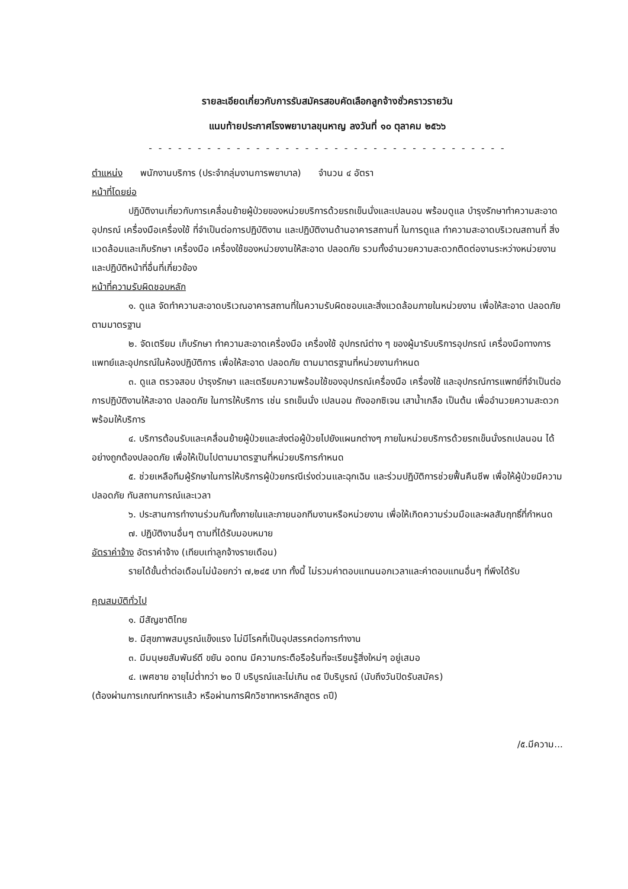รายละเอียดเกี่ยวกับการรับสมัครสอบคัดเลือกลูกจ้างชั่วคราวรายวัน
แนบท้ายประกาศโรงพยาบาลขุนหาญ ลงวันที่ ๑๐ ตุลาคม ๒๕๖๖
- - - - - - - - - - - - - - - - - - - - - - - - - - - - - - - - - - - - -
ตำแหน่ง พนักงานบริการ (ประจำกลุ่มงานการพยาบาล) จำนวน ๔ อัตรา
หน้าที่โดยย่อ
ปฏิบัติงานเกี่ยวกับการเคลื่อนย้ายผู้ป่วยของหน่วยบริการด้วยรถเข็นนั่งและเปลนอน พร้อมดูแล บำรุงรักษาทำความสะอาดอุปกรณ์ เครื่องมือเครื่องใช้ ที่จำเป็นต่อการปฏิบัติงาน และปฏิบัติงานด้านอาคารสถานที่ ในการดูแล ทำความสะอาดบริเวณสถานที่ สิ่งแวดล้อมและเก็บรักษา เครื่องมือ เครื่องใช้ของหน่วยงานให้สะอาด ปลอดภัย รวมทั้งอำนวยความสะดวกติดต่องานระหว่างหน่วยงานและปฏิบัติหน้าที่อื่นที่เกี่ยวข้อง
หน้าที่ความรับผิดชอบหลัก
๑. ดูแล จัดทำความสะอาดบริเวณอาคารสถานที่ในความรับผิดชอบและสิ่งแวดล้อมภายในหน่วยงาน เพื่อให้สะอาด ปลอดภัย ตามมาตรฐาน
๒. จัดเตรียม เก็บรักษา ทำความสะอาดเครื่องมือ เครื่องใช้ อุปกรณ์ต่าง ๆ ของผู้มารับบริการอุปกรณ์ เครื่องมือทางการแพทย์และอุปกรณ์ในห้องปฏิบัติการ เพื่อให้สะอาด ปลอดภัย ตามมาตรฐานที่หน่วยงานกำหนด
๓. ดูแล ตรวจสอบ บำรุงรักษา และเตรียมความพร้อมใช้ของอุปกรณ์เครื่องมือ เครื่องใช้ และอุปกรณ์การแพทย์ที่จำเป็นต่อการปฏิบัติงานให้สะอาด ปลอดภัย ในการให้บริการ เช่น รถเข็นนั่ง เปลนอน ถังออกซิเจน เสาน้ำเกลือ เป็นต้น เพื่ออำนวยความสะดวกพร้อมให้บริการ
๔. บริการต้อนรับและเคลื่อนย้ายผู้ป่วยและส่งต่อผู้ป่วยไปยังแผนกต่างๆ ภายในหน่วยบริการด้วยรถเข็นนั่งรถเปลนอน ได้อย่างถูกต้องปลอดภัย เพื่อให้เป็นไปตามมาตรฐานที่หน่วยบริการกำหนด
๕. ช่วยเหลือทีมผู้รักษาในการให้บริการผู้ป่วยกรณีเร่งด่วนและฉุกเฉิน และร่วมปฏิบัติการช่วยฟื้นคืนชีพ เพื่อให้ผู้ป่วยมีความปลอดภัย ทันสถานการณ์และเวลา
๖. ประสานการทำงานร่วมกันทั้งภายในและภายนอกทีมงานหรือหน่วยงาน เพื่อให้เกิดความร่วมมือและผลสัมฤทธิ์ที่กำหนด
๗. ปฏิบัติงานอื่นๆ ตามที่ได้รับมอบหมาย
อัตราค่าจ้าง อัตราค่าจ้าง (เทียบเท่าลูกจ้างรายเดือน)
รายได้ขั้นต่ำต่อเดือนไม่น้อยกว่า ๗,๒๔๕ บาท ทั้งนี้ ไม่รวมค่าตอบแทนนอกเวลาและค่าตอบแทนอื่นๆ ที่พึงได้รับ
คุณสมบัติทั่วไป
๑. มีสัญชาติไทย
๒. มีสุขภาพสมบูรณ์แข็งแรง ไม่มีโรคที่เป็นอุปสรรคต่อการทำงาน
๓. มีมนุษยสัมพันธ์ดี ขยัน อดทน มีความกระตือรือร้นที่จะเรียนรู้สิ่งใหม่ๆ อยู่เสมอ
๔. เพศชาย อายุไม่ต่ำกว่า ๒๐ ปี บริบูรณ์และไม่เกิน ๓๕ ปีบริบูรณ์ (นับถึงวันปิดรับสมัคร)
(ต้องผ่านการเกณฑ์ทหารแล้ว หรือผ่านการฝึกวิชาทหารหลักสูตร ๓ปี)
/๕.มีความ...